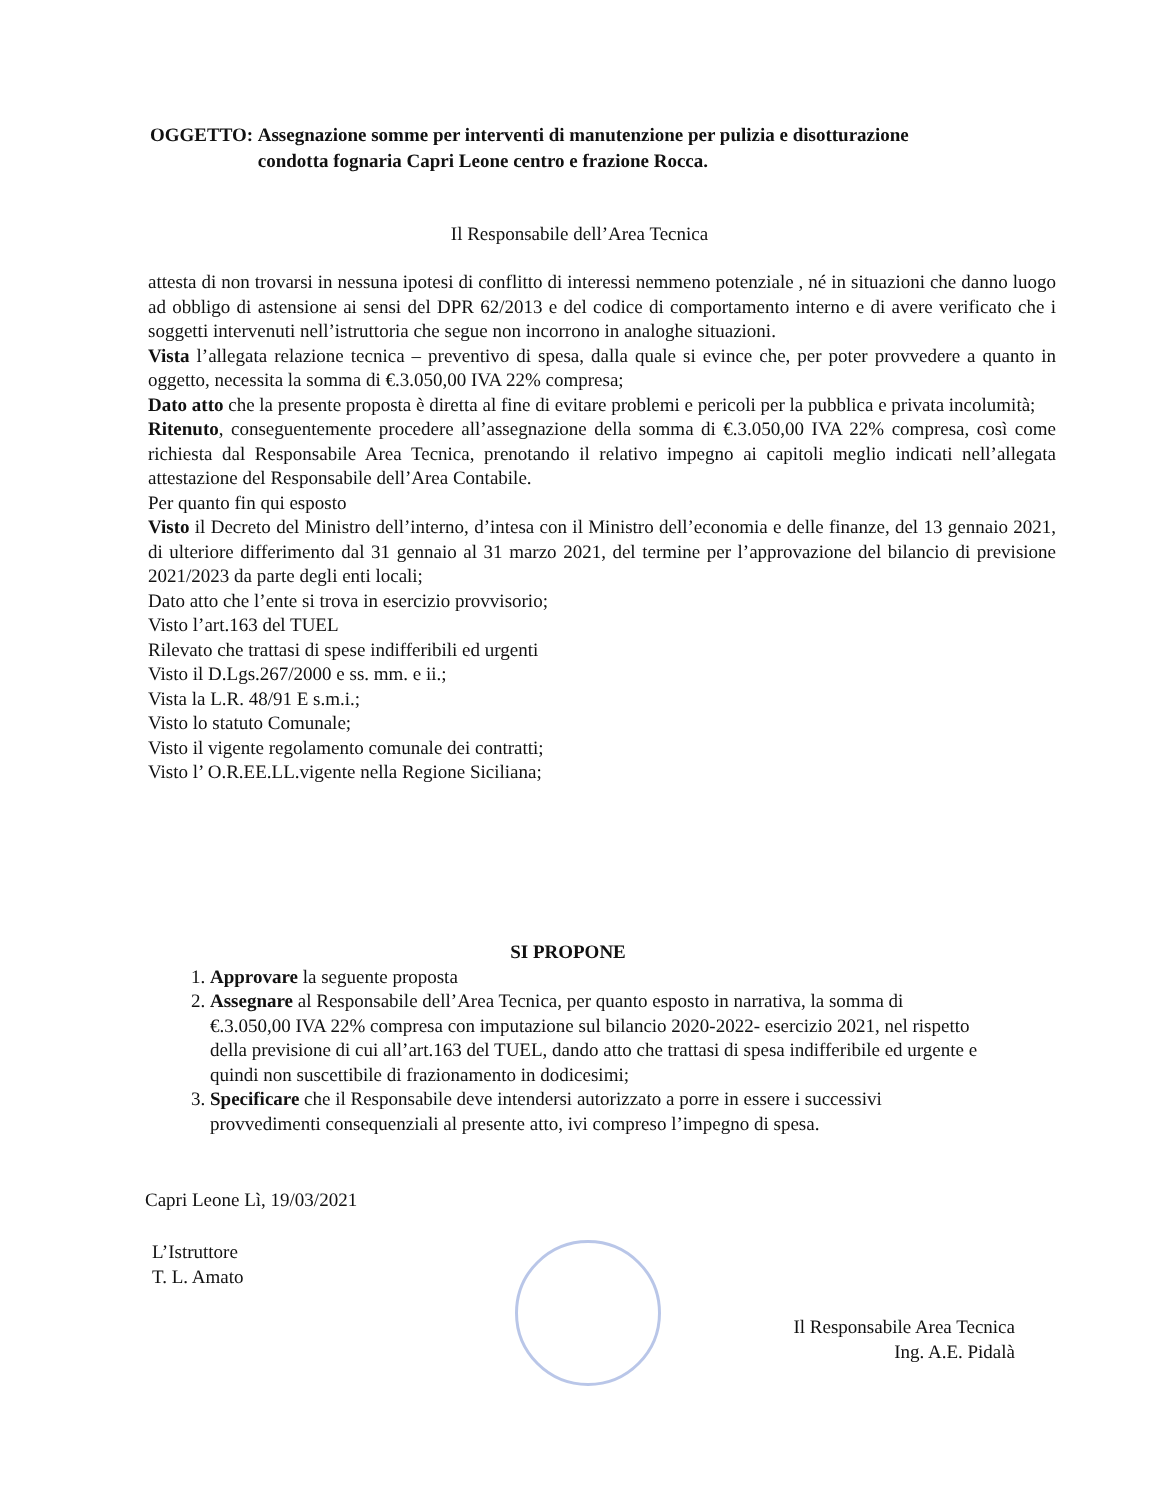OGGETTO: Assegnazione somme per interventi di manutenzione per pulizia e disotturazione condotta fognaria Capri Leone centro e frazione Rocca.
Il Responsabile dell’Area Tecnica
attesta di non trovarsi in nessuna ipotesi di conflitto di interessi nemmeno potenziale , né in situazioni che danno luogo ad obbligo di astensione ai sensi del DPR 62/2013 e del codice di comportamento interno e di avere verificato che i soggetti intervenuti nell’istruttoria che segue non incorrono in analoghe situazioni.
Vista l’allegata relazione tecnica – preventivo di spesa, dalla quale si evince che, per poter provvedere a quanto in oggetto, necessita la somma di €.3.050,00 IVA 22% compresa;
Dato atto che la presente proposta è diretta al fine di evitare problemi e pericoli per la pubblica e privata incolumità;
Ritenuto, conseguentemente procedere all’assegnazione della somma di €.3.050,00 IVA 22% compresa, così come richiesta dal Responsabile Area Tecnica, prenotando il relativo impegno ai capitoli meglio indicati nell’allegata attestazione del Responsabile dell’Area Contabile.
Per quanto fin qui esposto
Visto il Decreto del Ministro dell’interno, d’intesa con il Ministro dell’economia e delle finanze, del 13 gennaio 2021, di ulteriore differimento dal 31 gennaio al 31 marzo 2021, del termine per l’approvazione del bilancio di previsione 2021/2023 da parte degli enti locali;
Dato atto che l’ente si trova in esercizio provvisorio;
Visto l’art.163 del TUEL
Rilevato che trattasi di spese indifferibili ed urgenti
Visto il D.Lgs.267/2000 e ss. mm. e ii.;
Vista la L.R. 48/91 E s.m.i.;
Visto lo statuto Comunale;
Visto il vigente regolamento comunale dei contratti;
Visto l’ O.R.EE.LL.vigente nella Regione Siciliana;
SI PROPONE
1. Approvare la seguente proposta
2. Assegnare al Responsabile dell’Area Tecnica, per quanto esposto in narrativa, la somma di €.3.050,00 IVA 22% compresa con imputazione sul bilancio 2020-2022- esercizio 2021, nel rispetto della previsione di cui all’art.163 del TUEL, dando atto che trattasi di spesa indifferibile ed urgente e quindi non suscettibile di frazionamento in dodicesimi;
3. Specificare che il Responsabile deve intendersi autorizzato a porre in essere i successivi provvedimenti consequenziali al presente atto, ivi compreso l’impegno di spesa.
Capri Leone Lì, 19/03/2021
L’Istruttore
T. L. Amato
Il Responsabile Area Tecnica
Ing. A.E. Pidalà